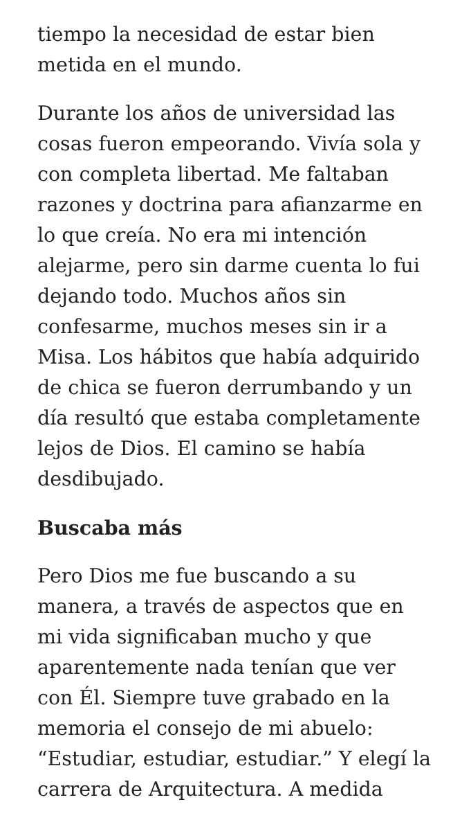tiempo la necesidad de estar bien metida en el mundo.
Durante los años de universidad las cosas fueron empeorando. Vivía sola y con completa libertad. Me faltaban razones y doctrina para afianzarme en lo que creía. No era mi intención alejarme, pero sin darme cuenta lo fui dejando todo. Muchos años sin confesarme, muchos meses sin ir a Misa. Los hábitos que había adquirido de chica se fueron derrumbando y un día resultó que estaba completamente lejos de Dios. El camino se había desdibujado.
Buscaba más
Pero Dios me fue buscando a su manera, a través de aspectos que en mi vida significaban mucho y que aparentemente nada tenían que ver con Él. Siempre tuve grabado en la memoria el consejo de mi abuelo: “Estudiar, estudiar, estudiar.” Y elegí la carrera de Arquitectura. A medida